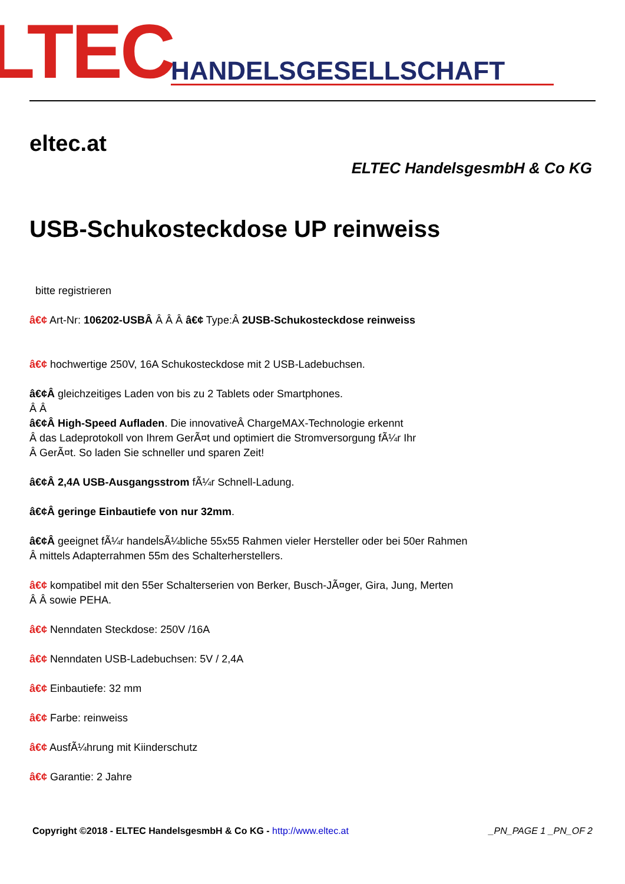LTEC HANDELSGESELLSCHAFT
eltec.at
ELTEC HandelsgesmbH & Co KG
USB-Schukosteckdose UP reinweiss
bitte registrieren
â€¢ Art-Nr: 106202-USBÂ Â Â Â â€¢ Type:Â 2USB-Schukosteckdose reinweiss
â€¢ hochwertige 250V, 16A Schukosteckdose mit 2 USB-Ladebuchsen.
â€¢Â gleichzeitiges Laden von bis zu 2 Tablets oder Smartphones.
Â Â
â€¢Â High-Speed Aufladen. Die innovativeÂ ChargeMAX-Technologie erkennt
Â das Ladeprotokoll von Ihrem GerÃ¤t und optimiert die Stromversorgung fÃ¼r Ihr
Â GerÃ¤t. So laden Sie schneller und sparen Zeit!
â€¢Â 2,4A USB-Ausgangsstrom fÃ¼r Schnell-Ladung.
â€¢Â geringe Einbautiefe von nur 32mm.
â€¢Â geeignet fÃ¼r handelsÃ¼bliche 55x55 Rahmen vieler Hersteller oder bei 50er Rahmen
Â mittels Adapterrahmen 55m des Schalterherstellers.
â€¢ kompatibel mit den 55er Schalterserien von Berker, Busch-JÃ¤ger, Gira, Jung, Merten
Â Â sowie PEHA.
â€¢ Nenndaten Steckdose: 250V /16A
â€¢ Nenndaten USB-Ladebuchsen: 5V / 2,4A
â€¢ Einbautiefe: 32 mm
â€¢ Farbe: reinweiss
â€¢ AusfÃ¼hrung mit Kiinderschutz
â€¢ Garantie: 2 Jahre
Copyright ©2018 - ELTEC HandelsgesmbH & Co KG - http://www.eltec.at _PN_PAGE 1 _PN_OF 2